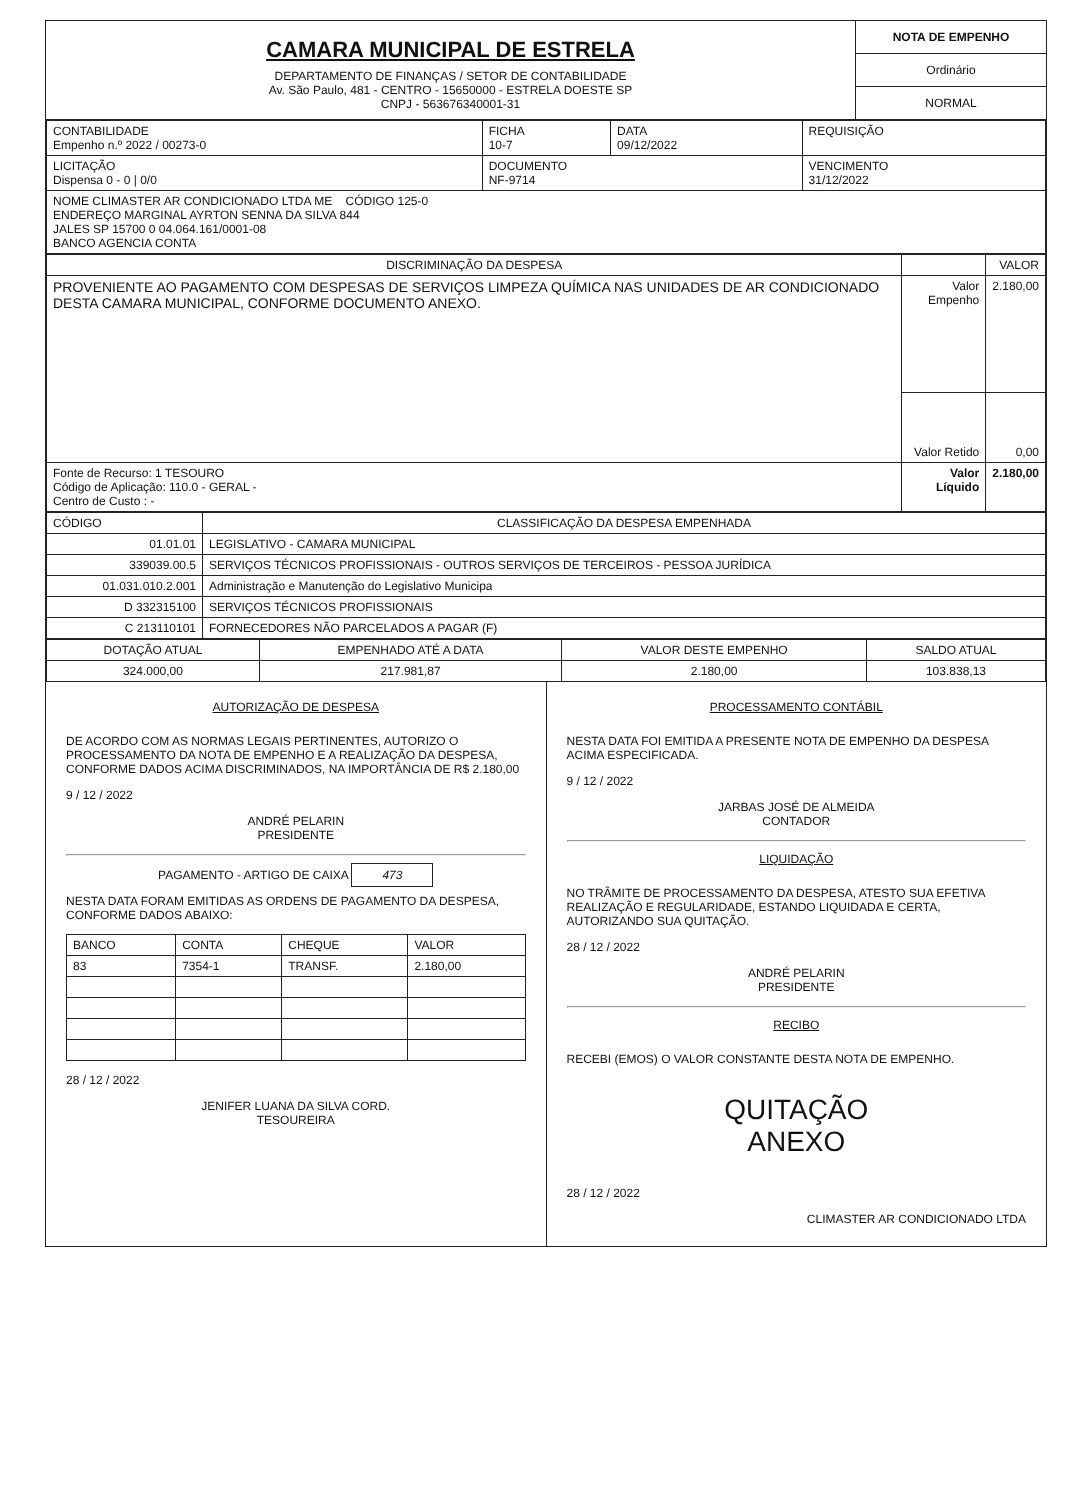CAMARA MUNICIPAL DE ESTRELA
DEPARTAMENTO DE FINANÇAS / SETOR DE CONTABILIDADE
Av. São Paulo, 481 - CENTRO - 15650000 - ESTRELA DOESTE SP
CNPJ - 563676340001-31
NOTA DE EMPENHO
Ordinário
NORMAL
| CONTABILIDADE Empenho n.º 2022 / 00273-0 | FICHA 10-7 | DATA 09/12/2022 | REQUISIÇÃO |
| LICITAÇÃO Dispensa 0 - 0 / 0/0 | DOCUMENTO NF-9714 | | VENCIMENTO 31/12/2022 |
| NOME CLIMASTER AR CONDICIONADO LTDA ME CÓDIGO 125-0 ENDEREÇO MARGINAL AYRTON SENNA DA SILVA 844 JALES SP 15700 0 04.064.161/0001-08 BANCO AGENCIA CONTA | | | |
| DISCRIMINAÇÃO DA DESPESA | | VALOR |
| --- | --- | --- |
| PROVENIENTE AO PAGAMENTO COM DESPESAS DE SERVIÇOS LIMPEZA QUÍMICA NAS UNIDADES DE AR CONDICIONADO DESTA CAMARA MUNICIPAL, CONFORME DOCUMENTO ANEXO. | Valor Empenho | 2.180,00 |
| | Valor Retido | 0,00 |
| Fonte de Recurso: 1 TESOURO Código de Aplicação: 110.0 - GERAL - Centro de Custo : - | Valor Líquido | 2.180,00 |
| CÓDIGO | CLASSIFICAÇÃO DA DESPESA EMPENHADA |
| --- | --- |
| 01.01.01 | LEGISLATIVO - CAMARA MUNICIPAL |
| 339039.00.5 | SERVIÇOS TÉCNICOS PROFISSIONAIS - OUTROS SERVIÇOS DE TERCEIROS - PESSOA JURÍDICA |
| 01.031.010.2.001 | Administração e Manutenção do Legislativo Municipa |
| D 332315100 | SERVIÇOS TÉCNICOS PROFISSIONAIS |
| C 213110101 | FORNECEDORES NÃO PARCELADOS A PAGAR (F) |
| DOTAÇÃO ATUAL | EMPENHADO ATÉ A DATA | VALOR DESTE EMPENHO | SALDO ATUAL |
| --- | --- | --- | --- |
| 324.000,00 | 217.981,87 | 2.180,00 | 103.838,13 |
AUTORIZAÇÃO DE DESPESA
DE ACORDO COM AS NORMAS LEGAIS PERTINENTES, AUTORIZO O PROCESSAMENTO DA NOTA DE EMPENHO E A REALIZAÇÃO DA DESPESA, CONFORME DADOS ACIMA DISCRIMINADOS, NA IMPORTÂNCIA DE R$ 2.180,00
9 / 12 / 2022
ANDRÉ PELARIN
PRESIDENTE
PAGAMENTO - ARTIGO DE CAIXA 473
NESTA DATA FORAM EMITIDAS AS ORDENS DE PAGAMENTO DA DESPESA, CONFORME DADOS ABAIXO:
| BANCO | CONTA | CHEQUE | VALOR |
| --- | --- | --- | --- |
| 83 | 7354-1 | TRANSF. | 2.180,00 |
28 / 12 / 2022
JENIFER LUANA DA SILVA CORD.
TESOUREIRA
PROCESSAMENTO CONTÁBIL
NESTA DATA FOI EMITIDA A PRESENTE NOTA DE EMPENHO DA DESPESA ACIMA ESPECIFICADA.
9 / 12 / 2022
JARBAS JOSÉ DE ALMEIDA
CONTADOR
LIQUIDAÇÃO
NO TRÂMITE DE PROCESSAMENTO DA DESPESA, ATESTO SUA EFETIVA REALIZAÇÃO E REGULARIDADE, ESTANDO LIQUIDADA E CERTA, AUTORIZANDO SUA QUITAÇÃO.
28 / 12 / 2022
ANDRÉ PELARIN
PRESIDENTE
RECIBO
RECEBI (EMOS) O VALOR CONSTANTE DESTA NOTA DE EMPENHO.
QUITAÇÃO
ANEXO
28 / 12 / 2022
CLIMASTER AR CONDICIONADO LTDA